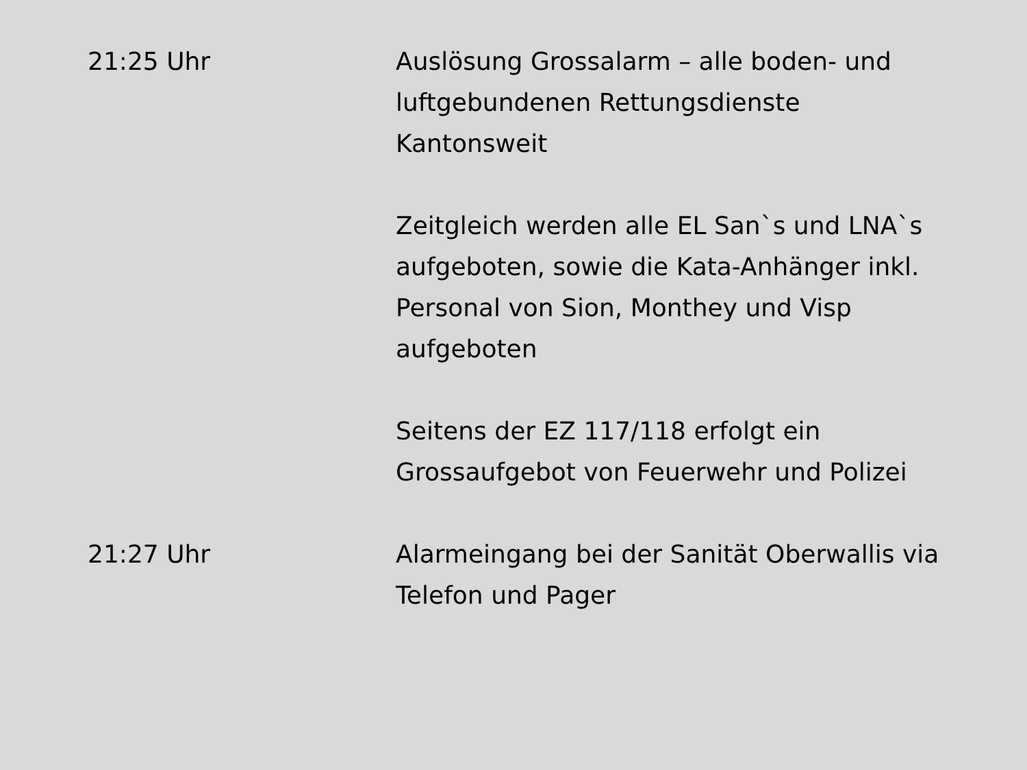21:25 Uhr Auslösung Grossalarm – alle boden- und luftgebundenen Rettungsdienste Kantonsweit
Zeitgleich werden alle EL San`s und LNA`s aufgeboten, sowie die Kata-Anhänger inkl. Personal von Sion, Monthey und Visp aufgeboten
Seitens der EZ 117/118 erfolgt ein Grossaufgebot von Feuerwehr und Polizei
21:27 Uhr Alarmeingang bei der Sanität Oberwallis via Telefon und Pager